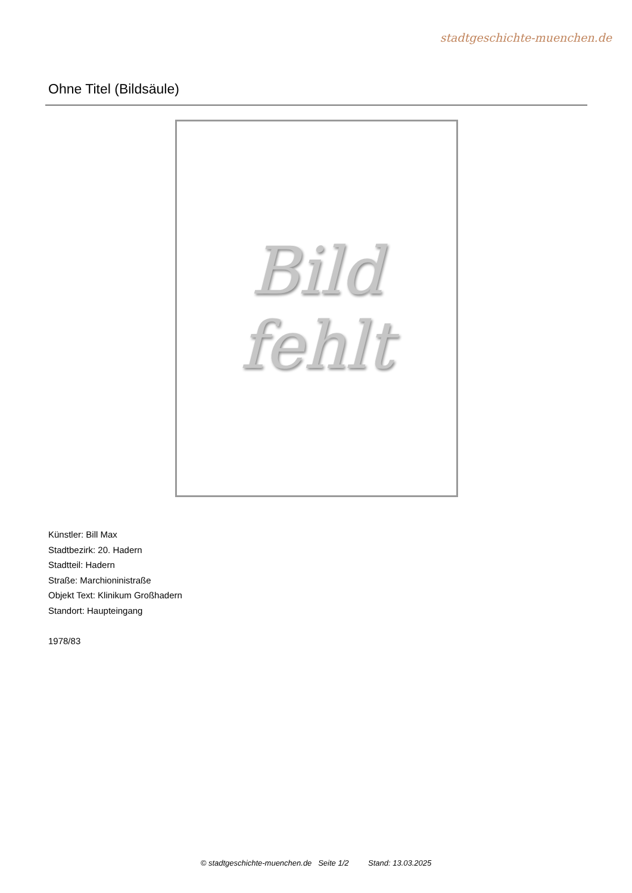stadtgeschichte-muenchen.de
Ohne Titel (Bildsäule)
Bild
fehlt
Künstler: Bill Max
Stadtbezirk: 20. Hadern
Stadtteil: Hadern
Straße: Marchioninistraße
Objekt Text: Klinikum Großhadern
Standort: Haupteingang
1978/83
© stadtgeschichte-muenchen.de Seite 1/2 Stand: 13.03.2025